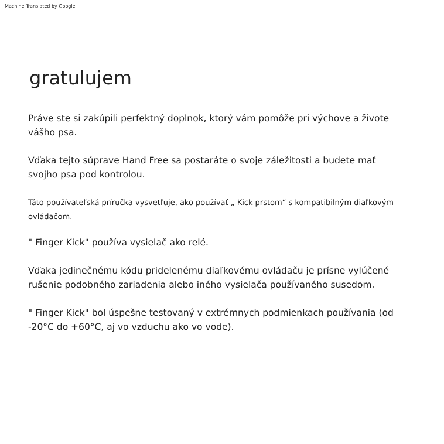Machine Translated by Google
gratulujem
Práve ste si zakúpili perfektný doplnok, ktorý vám pomôže pri výchove a živote vášho psa.
Vďaka tejto súprave Hand Free sa postaráte o svoje záležitosti a budete mať svojho psa pod kontrolou.
Táto používateľská príručka vysvetľuje, ako používať „ Kick prstom“ s kompatibilným diaľkovým ovládačom.
" Finger Kick" používa vysielač ako relé.
Vďaka jedinečnému kódu pridelenému diaľkovému ovládaču je prísne vylúčené rušenie podobného zariadenia alebo iného vysielača používaného susedom.
" Finger Kick" bol úspešne testovaný v extrémnych podmienkach používania (od -20°C do +60°C, aj vo vzduchu ako vo vode).